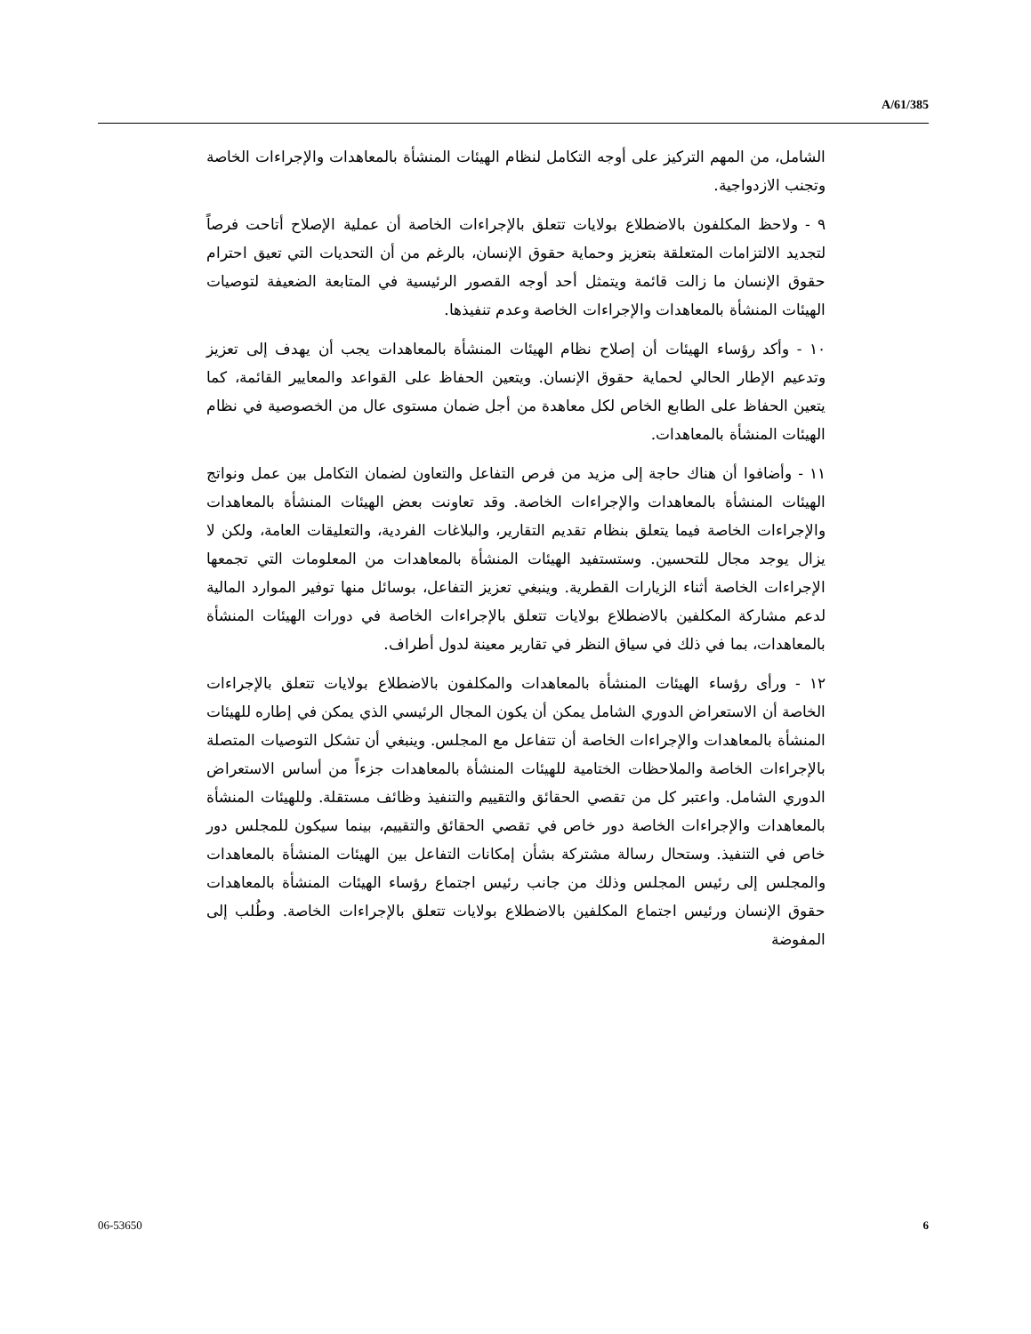A/61/385
الشامل، من المهم التركيز على أوجه التكامل لنظام الهيئات المنشأة بالمعاهدات والإجراءات الخاصة وتجنب الازدواجية.
٩ - ولاحظ المكلفون بالاضطلاع بولايات تتعلق بالإجراءات الخاصة أن عملية الإصلاح أتاحت فرصاً لتجديد الالتزامات المتعلقة بتعزيز وحماية حقوق الإنسان، بالرغم من أن التحديات التي تعيق احترام حقوق الإنسان ما زالت قائمة ويتمثل أحد أوجه القصور الرئيسية في المتابعة الضعيفة لتوصيات الهيئات المنشأة بالمعاهدات والإجراءات الخاصة وعدم تنفيذها.
١٠ - وأكد رؤساء الهيئات أن إصلاح نظام الهيئات المنشأة بالمعاهدات يجب أن يهدف إلى تعزيز وتدعيم الإطار الحالي لحماية حقوق الإنسان. ويتعين الحفاظ على القواعد والمعايير القائمة، كما يتعين الحفاظ على الطابع الخاص لكل معاهدة من أجل ضمان مستوى عال من الخصوصية في نظام الهيئات المنشأة بالمعاهدات.
١١ - وأضافوا أن هناك حاجة إلى مزيد من فرص التفاعل والتعاون لضمان التكامل بين عمل ونواتج الهيئات المنشأة بالمعاهدات والإجراءات الخاصة. وقد تعاونت بعض الهيئات المنشأة بالمعاهدات والإجراءات الخاصة فيما يتعلق بنظام تقديم التقارير، والبلاغات الفردية، والتعليقات العامة، ولكن لا يزال يوجد مجال للتحسين. وستستفيد الهيئات المنشأة بالمعاهدات من المعلومات التي تجمعها الإجراءات الخاصة أثناء الزيارات القطرية. وينبغي تعزيز التفاعل، بوسائل منها توفير الموارد المالية لدعم مشاركة المكلفين بالاضطلاع بولايات تتعلق بالإجراءات الخاصة في دورات الهيئات المنشأة بالمعاهدات، بما في ذلك في سياق النظر في تقارير معينة لدول أطراف.
١٢ - ورأى رؤساء الهيئات المنشأة بالمعاهدات والمكلفون بالاضطلاع بولايات تتعلق بالإجراءات الخاصة أن الاستعراض الدوري الشامل يمكن أن يكون المجال الرئيسي الذي يمكن في إطاره للهيئات المنشأة بالمعاهدات والإجراءات الخاصة أن تتفاعل مع المجلس. وينبغي أن تشكل التوصيات المتصلة بالإجراءات الخاصة والملاحظات الختامية للهيئات المنشأة بالمعاهدات جزءاً من أساس الاستعراض الدوري الشامل. واعتبر كل من تقصي الحقائق والتقييم والتنفيذ وظائف مستقلة. وللهيئات المنشأة بالمعاهدات والإجراءات الخاصة دور خاص في تقصي الحقائق والتقييم، بينما سيكون للمجلس دور خاص في التنفيذ. وستحال رسالة مشتركة بشأن إمكانات التفاعل بين الهيئات المنشأة بالمعاهدات والمجلس إلى رئيس المجلس وذلك من جانب رئيس اجتماع رؤساء الهيئات المنشأة بالمعاهدات حقوق الإنسان ورئيس اجتماع المكلفين بالاضطلاع بولايات تتعلق بالإجراءات الخاصة. وطُلب إلى المفوضة
06-53650 6